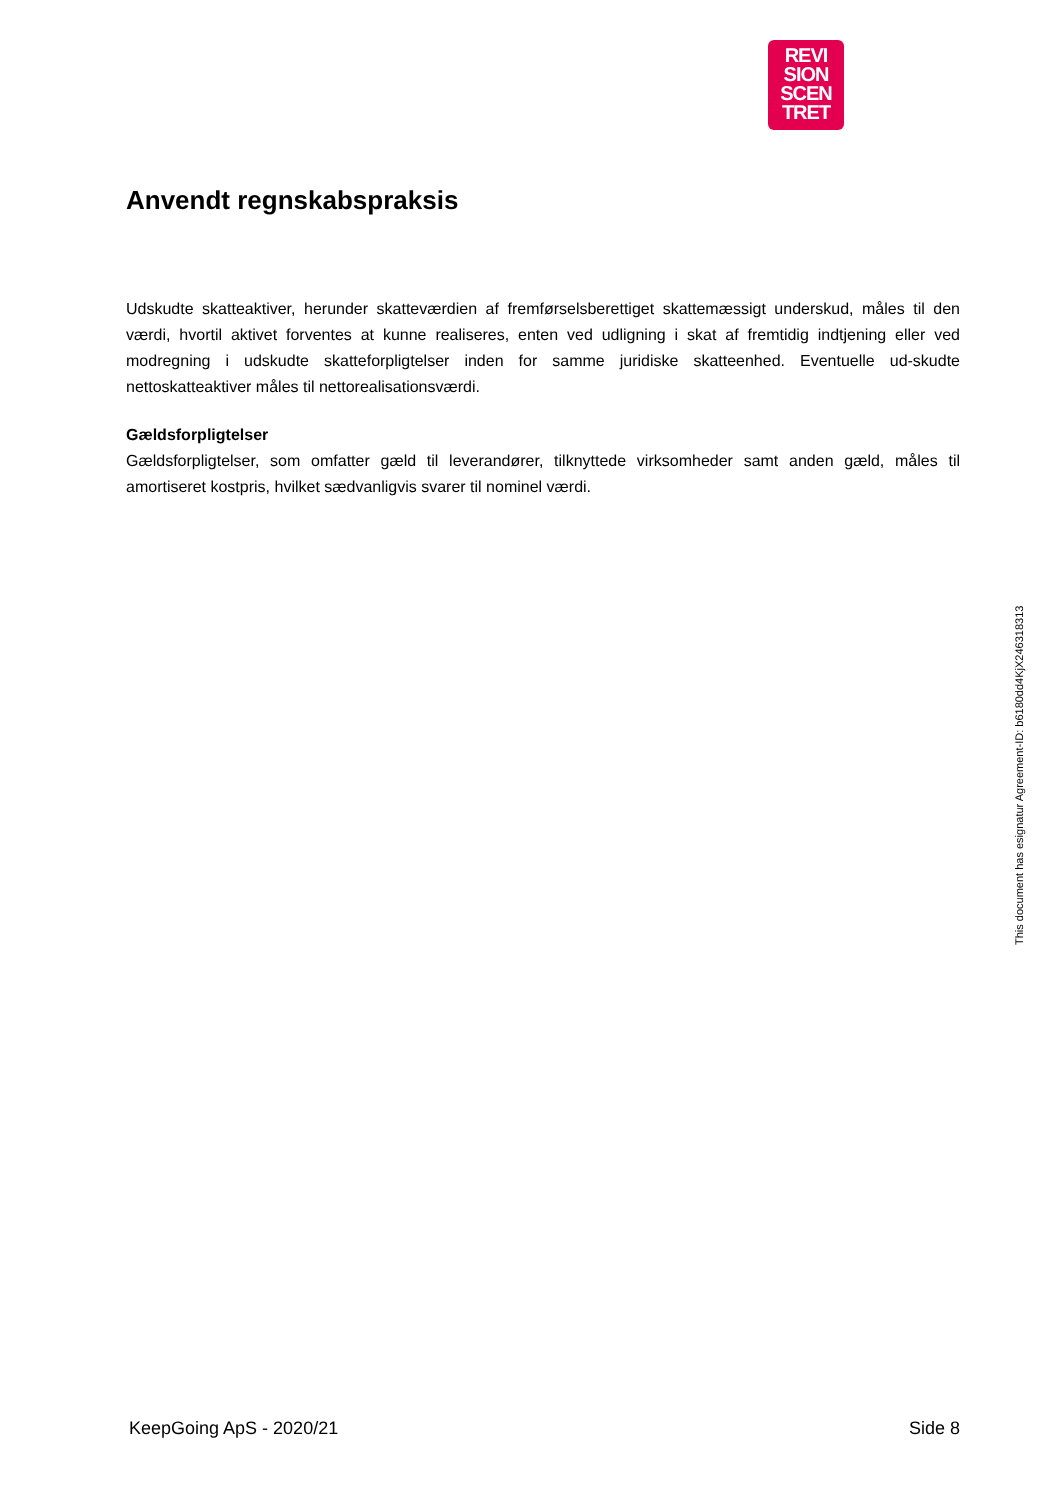REVI
SION
SCEN
TRET
Anvendt regnskabspraksis
Udskudte skatteaktiver, herunder skatteværdien af fremførselsberettiget skattemæssigt underskud, måles til den værdi, hvortil aktivet forventes at kunne realiseres, enten ved udligning i skat af fremtidig indtjening eller ved modregning i udskudte skatteforpligtelser inden for samme juridiske skatteenhed. Eventuelle ud-skudte nettoskatteaktiver måles til nettorealisationsværdi.
Gældsforpligtelser
Gældsforpligtelser, som omfatter gæld til leverandører, tilknyttede virksomheder samt anden gæld, måles til amortiseret kostpris, hvilket sædvanligvis svarer til nominel værdi.
This document has esignatur Agreement-ID: b6180dd4KjX246318313
KeepGoing ApS - 2020/21 Side 8